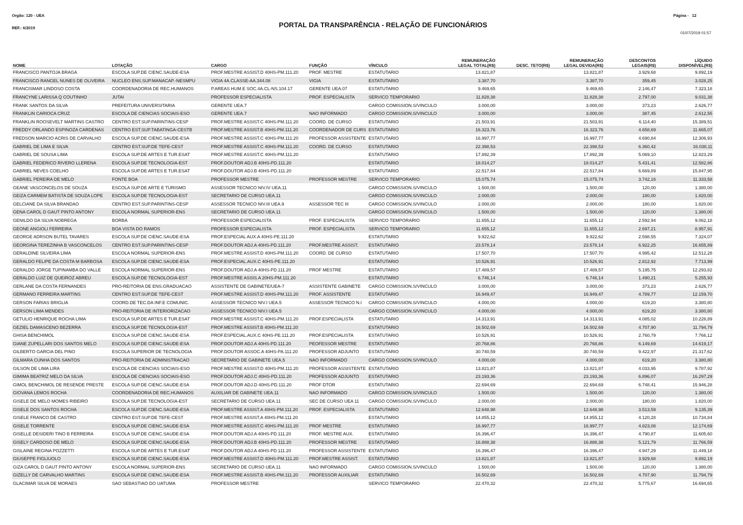Página - 12 Orgão: 120 - UEA
REF.: 6/2019
PORTAL DA TRANSPARÊNCIA - RELAÇÃO DE FUNCIONÁRIOS
01/07/2019 01:57
| NOME | LOTAÇÃO | CARGO | FUNÇÃO | VÍNCULO | REMUNERAÇÃO LEGAL TOTAL(R$) | DESC. TETO(R$) | REMUNERAÇÃO LEGAL DEVIDA(R$) | DESCONTOS LEGAIS(R$) | LÍQUIDO DISPONÍVEL(R$) |
| --- | --- | --- | --- | --- | --- | --- | --- | --- | --- |
| FRANCISCO PANTOJA BRAGA | ESCOLA SUP.DE CIENC.SAUDE-ESA | PROF.MESTRE ASSIST.D 40HS-PM.111.20 | PROF. MESTRE | ESTATUTARIO | 13.821,87 | | 13.821,87 | 3.929,68 | 9.892,19 |
| FRANCISCO RANGEL NUNES DE OLIVEIRA | NUCLEO ENS.SUP.MANACAP.-NESMPU | VIGIA 4A.CLASSE-AA.344.08 | VIGIA | ESTATUTARIO | 3.387,70 | | 3.387,70 | 359,45 | 3.028,25 |
| FRANCISMAR LINDOSO COSTA | COORDENADORIA DE REC.HUMANOS | P.AREAS HUM.E SOC.4A.CL-NS.104.17 | GERENTE UEA.07 | ESTATUTARIO | 9.469,65 | | 9.469,65 | 2.146,47 | 7.323,18 |
| FRANCYNE LARISSA Q COUTINHO | JUTAI | PROFESSOR ESPECIALISTA | PROF. ESPECIALISTA | SERVICO TEMPORARIO | 11.828,38 | | 11.828,38 | 2.797,00 | 9.031,38 |
| FRANK SANTOS DA SILVA | PREFEITURA UNIVERSITARIA | GERENTE UEA.7 | | CARGO COMISSION.S/VINCULO | 3.000,00 | | 3.000,00 | 373,23 | 2.626,77 |
| FRANKLIN CARIOCA CRUZ | ESCOLA DE CIENCIAS SOCIAIS-ESO | GERENTE UEA.7 | NAO INFORMADO | CARGO COMISSION.S/VINCULO | 3.000,00 | | 3.000,00 | 387,45 | 2.612,55 |
| FRANKLIN ROOSEVELT MARTINS CASTRO | CENTRO EST.SUP.PARINTINS-CESP | PROF.MESTRE ASSIST.C 40HS-PM.111.20 | COORD. DE CURSO | ESTATUTARIO | 21.503,91 | | 21.503,91 | 6.114,40 | 15.389,51 |
| FREDDY ORLANDO ESPINOZA CARDENAS | CENTRO EST.SUP.TABATINGA-CESTB | PROF.MESTRE ASSIST.B 40HS-PM.111.20 | COORDENADOR DE CURS | ESTATUTARIO | 16.323,76 | | 16.323,76 | 4.658,69 | 11.665,07 |
| FREDSON MARCIO ACRIS DE CARVALHO | ESCOLA SUP.DE CIENC.SAUDE-ESA | PROF.MESTRE ASSIST.C 40HS-PM.111.20 | PROFESSOR ASSISTENTE | ESTATUTARIO | 16.997,77 | | 16.997,77 | 4.690,84 | 12.306,93 |
| GABRIEL DE LIMA E SILVA | CENTRO EST.SUP.DE TEFE-CEST | PROF.MESTRE ASSIST.C 40HS-PM.111.20 | COORD. DE CURSO | ESTATUTARIO | 22.398,53 | | 22.398,53 | 6.360,42 | 16.038,11 |
| GABRIEL DE SOUSA LIMA | ESCOLA SUP.DE ARTES E TUR.ESAT | PROF.MESTRE ASSIST.C 40HS-PM.111.20 | | ESTATUTARIO | 17.892,39 | | 17.892,39 | 5.069,10 | 12.823,29 |
| GABRIEL FEDERICO RIVERO LLERENA | ESCOLA SUP.DE TECNOLOGIA-EST | PROF.DOUTOR ADJ.B 40HS-PD.111.20 | | ESTATUTARIO | 18.014,27 | | 18.014,27 | 5.431,41 | 12.582,86 |
| GABRIEL NEVES COELHO | ESCOLA SUP.DE ARTES E TUR.ESAT | PROF.DOUTOR ADJ.B 40HS-PD.111.20 | | ESTATUTARIO | 22.517,84 | | 22.517,84 | 6.669,89 | 15.847,95 |
| GABRIEL PEREIRA DE MELO | FONTE BOA | PROFESSOR MESTRE | PROFESSOR MESTRE | SERVICO TEMPORARIO | 15.075,74 | | 15.075,74 | 3.742,16 | 11.333,58 |
| GEANE VASCONCELOS DE SOUZA | ESCOLA SUP.DE ARTE E TURISMO | ASSESSOR TECNICO NIV.IV UEA.11 | | CARGO COMISSION.S/VINCULO | 1.500,00 | | 1.500,00 | 120,00 | 1.380,00 |
| GEIZA CARMEM BATISTA DE SOUZA LOPE | ESCOLA SUP.DE TECNOLOGIA-EST | SECRETARIO DE CURSO UEA.11 | | CARGO COMISSION.S/VINCULO | 2.000,00 | | 2.000,00 | 180,00 | 1.820,00 |
| GELCIANE DA SILVA BRANDAO | CENTRO EST.SUP.PARINTINS-CESP | ASSESSOR TECNICO NIV.III UEA.9 | ASSESSOR TEC III | CARGO COMISSION.S/VINCULO | 2.000,00 | | 2.000,00 | 180,00 | 1.820,00 |
| GENA CAROL D GAUT PINTO ANTONY | ESCOLA NORMAL SUPERIOR-ENS | SECRETARIO DE CURSO UEA.11 | | CARGO COMISSION.S/VINCULO | 1.500,00 | | 1.500,00 | 120,00 | 1.380,00 |
| GENILDO DA SILVA NOBREGA | BORBA | PROFESSOR ESPECIALISTA | PROF. ESPECIALISTA | SERVICO TEMPORARIO | 11.655,12 | | 11.655,12 | 2.592,94 | 9.062,18 |
| GEONE ANGIOLI FERREIRA | BOA VISTA DO RAMOS | PROFESSOR ESPECIALISTA | PROF. ESPECIALISTA | SERVICO TEMPORARIO | 11.655,12 | | 11.655,12 | 2.697,21 | 8.957,91 |
| GEORGE ADRSON BUTEL TAVARES | ESCOLA SUP.DE CIENC.SAUDE-ESA | PROF.ESPECIAL AUX.A 40HS-PE.111.20 | | ESTATUTARIO | 9.922,62 | | 9.922,62 | 2.598,55 | 7.324,07 |
| GEORGINA TEREZINHA B VASCONCELOS | CENTRO EST.SUP.PARINTINS-CESP | PROF.DOUTOR ADJ.A 40HS-PD.111.20 | PROF.MESTRE ASSIST. | ESTATUTARIO | 23.578,14 | | 23.578,14 | 6.922,25 | 16.655,89 |
| GERALDINE SILVEIRA LIMA | ESCOLA NORMAL SUPERIOR-ENS | PROF.MESTRE ASSIST.D 40HS-PM.111.20 | COORD. DE CURSO | ESTATUTARIO | 17.507,70 | | 17.507,70 | 4.995,42 | 12.512,28 |
| GERALDO FELIPE DA COSTA M BARBOSA | ESCOLA SUP.DE CIENC.SAUDE-ESA | PROF.ESPECIAL.AUX.C 40HS-PE.111.20 | | ESTATUTARIO | 10.526,91 | | 10.526,91 | 2.812,92 | 7.713,99 |
| GERALDO JORGE TUPINAMBA DO VALLE | ESCOLA NORMAL SUPERIOR-ENS | PROF.DOUTOR ADJ.A 40HS-PD.111.20 | PROF MESTRE | ESTATUTARIO | 17.489,57 | | 17.489,57 | 5.195,75 | 12.293,82 |
| GERALDO LUIZ DE QUEIROZ ABREU | ESCOLA SUP.DE TECNOLOGIA-EST | PROF.MESTRE ASSIS.A 20HS-PM.111.20 | | ESTATUTARIO | 6.746,14 | | 6.746,14 | 1.490,21 | 5.255,93 |
| GERLANE DA COSTA FERNANDES | PRO-REITORIA DE ENS.GRADUACAO | ASSISTENTE DE GABINETE/UEA-7 | ASSISTENTE GABINETE | CARGO COMISSION.S/VINCULO | 3.000,00 | | 3.000,00 | 373,23 | 2.626,77 |
| GERMANO FERREIRA MARTINS | CENTRO EST.SUP.DE TEFE-CEST | PROF.MESTRE ASSIST.D 40HS-PM.111.20 | PROF. ASSISTENTE | ESTATUTARIO | 16.949,47 | | 16.949,47 | 4.789,77 | 12.159,70 |
| GERSON FARIAS BRIGLIA | COORD.DE TEC.DA INF.E COMUNIC. | ASSESSOR TECNICO NIV.I UEA.5 | ASSESSOR TECNICO N.I | CARGO COMISSION.S/VINCULO | 4.000,00 | | 4.000,00 | 619,20 | 3.380,80 |
| GERSON LIMA MENDES | PRO-REITORIA DE INTERIORIZACAO | ASSESSOR TECNICO NIV.I UEA.5 | | CARGO COMISSION.S/VINCULO | 4.000,00 | | 4.000,00 | 619,20 | 3.380,80 |
| GETULIO HENRIQUE ROCHA LIMA | ESCOLA SUP.DE ARTES E TUR.ESAT | PROF.MESTRE ASSIST.C 40HS-PM.111.20 | PROF.ESPECIALISTA | ESTATUTARIO | 14.313,91 | | 14.313,91 | 4.085,02 | 10.228,89 |
| GEZIEL DAMASCENO BEZERRA | ESCOLA SUP.DE TECNOLOGIA-EST | PROF.MESTRE ASSIST.B 40HS-PM.111.20 | | ESTATUTARIO | 16.502,69 | | 16.502,69 | 4.707,90 | 11.794,79 |
| GHISA BENCHIMOL | ESCOLA SUP.DE CIENC.SAUDE-ESA | PROF.ESPECIAL.AUX.C 40HS-PE.111.20 | PROF.ESPECIALISTA | ESTATUTARIO | 10.526,91 | | 10.526,91 | 2.760,79 | 7.766,12 |
| GIANE ZUPELLARI DOS SANTOS MELO | ESCOLA SUP.DE CIENC.SAUDE-ESA | PROF.DOUTOR ADJ.A 40HS-PD.111.20 | PEOFESSOR MESTRE | ESTATUTARIO | 20.768,86 | | 20.768,86 | 6.149,69 | 14.619,17 |
| GILBERTO GARCIA DEL PINO | ESCOLA SUPERIOR DE TECNOLOGIA | PROF.DOUTOR ASSOC.A 40HS-PA.111.20 | PROFESSOR ADJUNTO | ESTATUTARIO | 30.740,59 | | 30.740,59 | 9.422,97 | 21.317,62 |
| GILMARA CUNHA DOS SANTOS | PRO-REITORIA DE ADMINISTRACAO | SECRETARIO DE GABINETE UEA.5 | NAO INFORMADO | CARGO COMISSION.S/VINCULO | 4.000,00 | | 4.000,00 | 619,20 | 3.380,80 |
| GILSON DE LIMA LIRA | ESCOLA DE CIENCIAS SOCIAIS-ESO | PROF.MESTRE ASSIST.D 40HS-PM.111.20 | PROFESSOR ASSISTENTE | ESTATUTARIO | 13.821,87 | | 13.821,87 | 4.033,95 | 9.787,92 |
| GIMIMA BEATRIZ MELO DA SILVA | ESCOLA DE CIENCIAS SOCIAIS-ESO | PROF.DOUTOR ADJ.C 40HS-PD.111.20 | PROFESSOR ADJUNTO | ESTATUTARIO | 23.193,36 | | 23.193,36 | 6.896,07 | 16.297,29 |
| GIMOL BENCHIMOL DE RESENDE PRESTE | ESCOLA SUP.DE CIENC.SAUDE-ESA | PROF.DOUTOR ADJ.D 40HS-PD.111.20 | PROF DTOR | ESTATUTARIO | 22.694,69 | | 22.694,69 | 6.748,41 | 15.946,28 |
| GIOVANA LEMOS ROCHA | COORDENADORIA DE REC.HUMANOS | AUXILIAR DE GABINETE UEA.11 | NAO INFORMADO | CARGO COMISSION.S/VINCULO | 1.500,00 | | 1.500,00 | 120,00 | 1.380,00 |
| GISELE DE MELO MOMES RIBEIRO | ESCOLA SUP.DE TECNOLOGIA-EST | SECRETARIO DE CURSO UEA.11 | SEC DE CURSO UEA 11 | CARGO COMISSION.S/VINCULO | 2.000,00 | | 2.000,00 | 180,00 | 1.820,00 |
| GISELE DOS SANTOS ROCHA | ESCOLA SUP.DE CIENC.SAUDE-ESA | PROF.MESTRE ASSIST.A 40HS-PM.111.20 | PROF. ESPECIALISTA | ESTATUTARIO | 12.648,98 | | 12.648,98 | 3.513,59 | 9.135,39 |
| GISELE FRANCO DE CASTRO | CENTRO EST.SUP.DE TEFE-CEST | PROF.MESTRE ASSIST.A 40HS-PM.111.20 | | ESTATUTARIO | 14.855,12 | | 14.855,12 | 4.120,28 | 10.734,84 |
| GISELE TORRENTE | ESCOLA SUP.DE CIENC.SAUDE-ESA | PROF.MESTRE ASSIST.C 40HS-PM.111.20 | PROF MESTRE | ESTATUTARIO | 16.997,77 | | 16.997,77 | 4.823,08 | 12.174,69 |
| GISELLE DESIDERI TINO B FERREIRA | ESCOLA SUP.DE CIENC.SAUDE-ESA | PROF.DOUTOR ADJ.A 40HS-PD.111.20 | PROF. MESTRE AUX. | ESTATUTARIO | 16.396,47 | | 16.396,47 | 4.790,87 | 11.605,60 |
| GISELY CARDOSO DE MELO | ESCOLA SUP.DE CIENC.SAUDE-ESA | PROF.DOUTOR ADJ.B 40HS-PD.111.20 | PROFESSOR MESTRE | ESTATUTARIO | 16.888,38 | | 16.888,38 | 5.121,79 | 11.766,59 |
| GISLAINE REGINA POZZETTI | ESCOLA SUP.DE ARTES E TUR.ESAT | PROF.DOUTOR ADJ.A 40HS-PD.111.20 | PROFESSOR ASSISTENTE | ESTATUTARIO | 16.396,47 | | 16.396,47 | 4.947,29 | 11.449,18 |
| GIUSEPPE FIGLIUOLO | ESCOLA SUP.DE CIENC.SAUDE-ESA | PROF.MESTRE ASSIST.D 40HS-PM.111.20 | PROF.MESTRE ASSIST. | ESTATUTARIO | 13.821,87 | | 13.821,87 | 3.929,68 | 9.892,19 |
| GIZA CAROL D GAUT PINTO ANTONY | ESCOLA NORMAL SUPERIOR-ENS | SECRETARIO DE CURSO UEA.11 | NAO INFORMADO | CARGO COMISSION.S/VINCULO | 1.500,00 | | 1.500,00 | 120,00 | 1.380,00 |
| GIZELLY DE CARVALHO MARTINS | ESCOLA SUP.DE CIENC.SAUDE-ESA | PROF.MESTRE ASSIST.B 40HS-PM.111.20 | PROFESSOR AUXILIAR | ESTATUTARIO | 16.502,69 | | 16.502,69 | 4.707,90 | 11.794,79 |
| GLACIMAR SILVA DE MORAES | SAO SEBASTIAO DO UATUMA | PROFESSOR MESTRE | | SERVICO TEMPORARIO | 22.470,32 | | 22.470,32 | 5.775,67 | 16.694,65 |